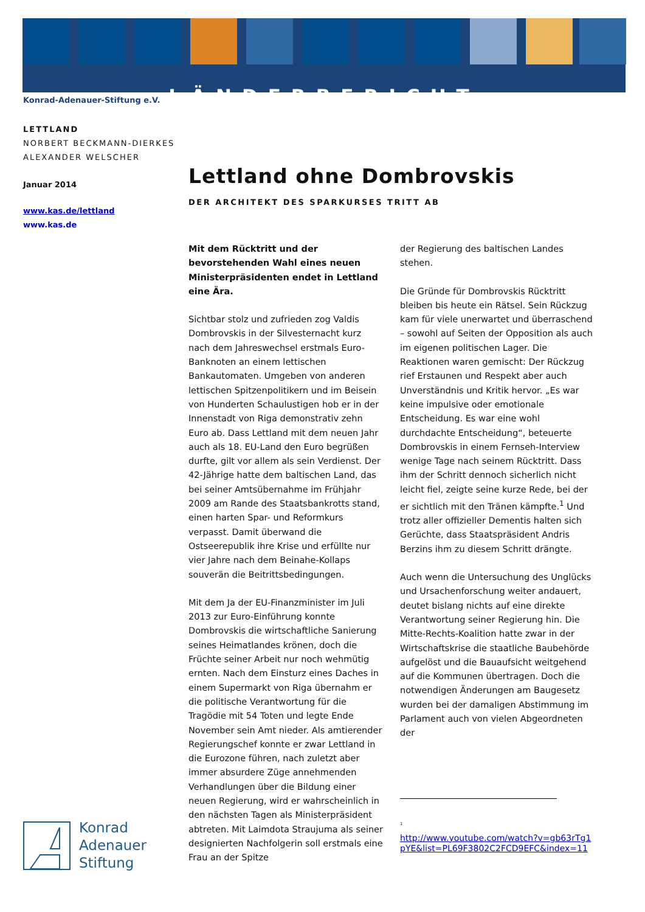LÄNDERBERICHT
Konrad-Adenauer-Stiftung e.V.
LETTLAND
NORBERT BECKMANN-DIERKES
ALEXANDER WELSCHER
Januar 2014
www.kas.de/lettland
www.kas.de
Konrad
Adenauer
Stiftung
Lettland ohne Dombrovskis
DER ARCHITEKT DES SPARKURSES TRITT AB
Mit dem Rücktritt und der bevorstehenden Wahl eines neuen Ministerpräsidenten endet in Lettland eine Ära.
Sichtbar stolz und zufrieden zog Valdis Dombrovskis in der Silvesternacht kurz nach dem Jahreswechsel erstmals Euro-Banknoten an einem lettischen Bankautomaten. Umgeben von anderen lettischen Spitzenpolitikern und im Beisein von Hunderten Schaulustigen hob er in der Innenstadt von Riga demonstrativ zehn Euro ab. Dass Lettland mit dem neuen Jahr auch als 18. EU-Land den Euro begrüßen durfte, gilt vor allem als sein Verdienst. Der 42-Jährige hatte dem baltischen Land, das bei seiner Amtsübernahme im Frühjahr 2009 am Rande des Staatsbankrotts stand, einen harten Spar- und Reformkurs verpasst. Damit überwand die Ostseerepublik ihre Krise und erfüllte nur vier Jahre nach dem Beinahe-Kollaps souverän die Beitrittsbedingungen.
Mit dem Ja der EU-Finanzminister im Juli 2013 zur Euro-Einführung konnte Dombrovskis die wirtschaftliche Sanierung seines Heimatlandes krönen, doch die Früchte seiner Arbeit nur noch wehmütig ernten. Nach dem Einsturz eines Daches in einem Supermarkt von Riga übernahm er die politische Verantwortung für die Tragödie mit 54 Toten und legte Ende November sein Amt nieder. Als amtierender Regierungschef konnte er zwar Lettland in die Eurozone führen, nach zuletzt aber immer absurdere Züge annehmenden Verhandlungen über die Bildung einer neuen Regierung, wird er wahrscheinlich in den nächsten Tagen als Ministerpräsident abtreten. Mit Laimdota Straujuma als seiner designierten Nachfolgerin soll erstmals eine Frau an der Spitze
der Regierung des baltischen Landes stehen.
Die Gründe für Dombrovskis Rücktritt bleiben bis heute ein Rätsel. Sein Rückzug kam für viele unerwartet und überraschend – sowohl auf Seiten der Opposition als auch im eigenen politischen Lager. Die Reaktionen waren gemischt: Der Rückzug rief Erstaunen und Respekt aber auch Unverständnis und Kritik hervor. „Es war keine impulsive oder emotionale Entscheidung. Es war eine wohl durchdachte Entscheidung“, beteuerte Dombrovskis in einem Fernseh-Interview wenige Tage nach seinem Rücktritt. Dass ihm der Schritt dennoch sicherlich nicht leicht fiel, zeigte seine kurze Rede, bei der er sichtlich mit den Tränen kämpfte.<sup>1</sup> Und trotz aller offizieller Dementis halten sich Gerüchte, dass Staatspräsident Andris Berzins ihm zu diesem Schritt drängte.
Auch wenn die Untersuchung des Unglücks und Ursachenforschung weiter andauert, deutet bislang nichts auf eine direkte Verantwortung seiner Regierung hin. Die Mitte-Rechts-Koalition hatte zwar in der Wirtschaftskrise die staatliche Baubehörde aufgelöst und die Bauaufsicht weitgehend auf die Kommunen übertragen. Doch die notwendigen Änderungen am Baugesetz wurden bei der damaligen Abstimmung im Parlament auch von vielen Abgeordneten der
<sup>1</sup>
http://www.youtube.com/watch?v=gb63rTg1pYE&list=PL69F3802C2FCD9EFC&index=11